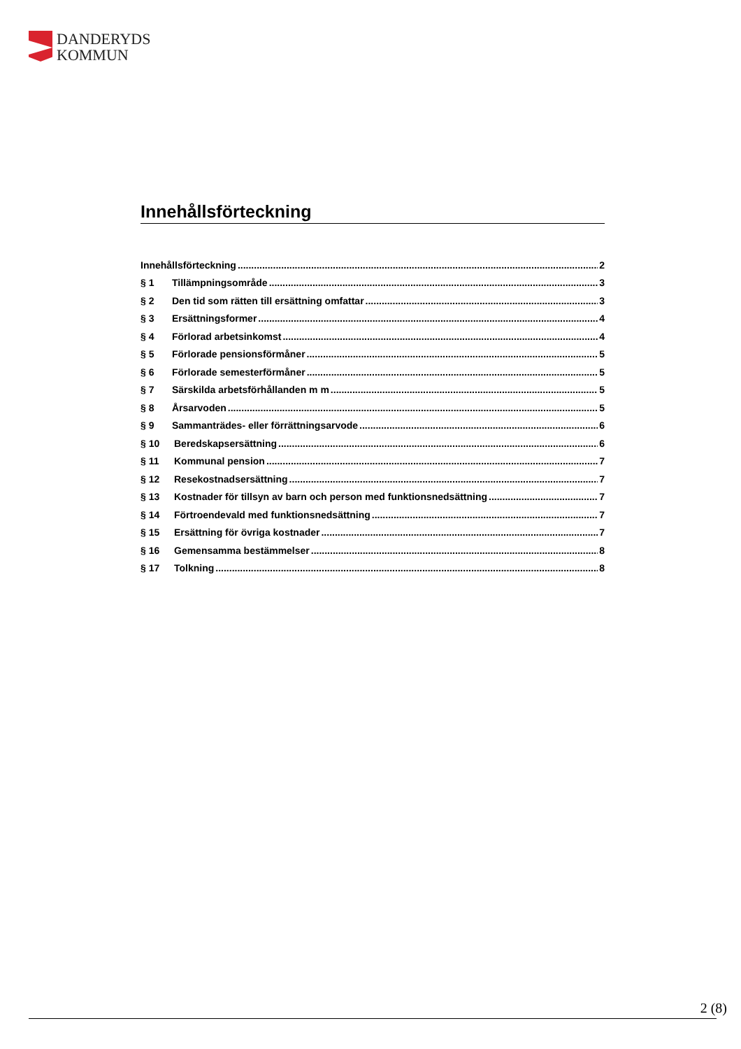DANDERYDS
KOMMUN
Innehållsförteckning
Innehållsförteckning 2
§ 1 Tillämpningsområde 3
§ 2 Den tid som rätten till ersättning omfattar 3
§ 3 Ersättningsformer 4
§ 4 Förlorad arbetsinkomst 4
§ 5 Förlorade pensionsförmåner 5
§ 6 Förlorade semesterförmåner 5
§ 7 Särskilda arbetsförhållanden m m 5
§ 8 Årsarvoden 5
§ 9 Sammanträdes- eller förrättningsarvode 6
§ 10 Beredskapsersättning 6
§ 11 Kommunal pension 7
§ 12 Resekostnadsersättning 7
§ 13 Kostnader för tillsyn av barn och person med funktionsnedsättning 7
§ 14 Förtroendevald med funktionsnedsättning 7
§ 15 Ersättning för övriga kostnader 7
§ 16 Gemensamma bestämmelser 8
§ 17 Tolkning 8
2 (8)